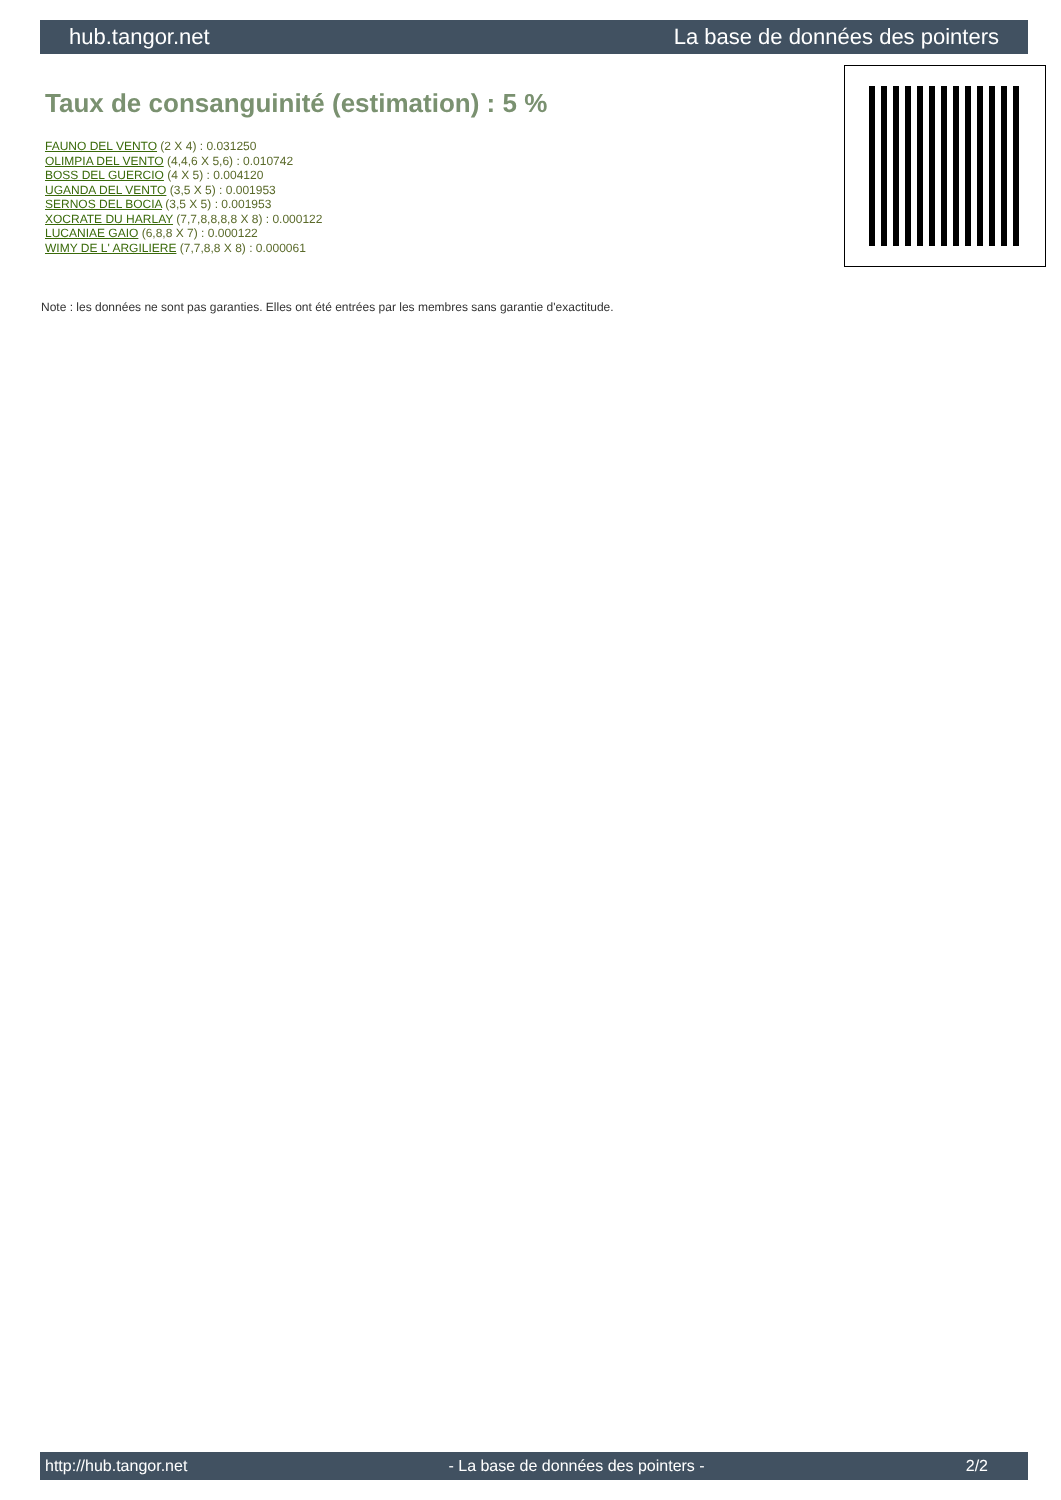hub.tangor.net La base de données des pointers
Taux de consanguinité (estimation) : 5 %
FAUNO DEL VENTO (2 X 4) : 0.031250
OLIMPIA DEL VENTO (4,4,6 X 5,6) : 0.010742
BOSS DEL GUERCIO (4 X 5) : 0.004120
UGANDA DEL VENTO (3,5 X 5) : 0.001953
SERNOS DEL BOCIA (3,5 X 5) : 0.001953
XOCRATE DU HARLAY (7,7,8,8,8,8 X 8) : 0.000122
LUCANIAE GAIO (6,8,8 X 7) : 0.000122
WIMY DE L' ARGILIERE (7,7,8,8 X 8) : 0.000061
Note : les données ne sont pas garanties. Elles ont été entrées par les membres sans garantie d'exactitude.
http://hub.tangor.net - La base de données des pointers - 2/2